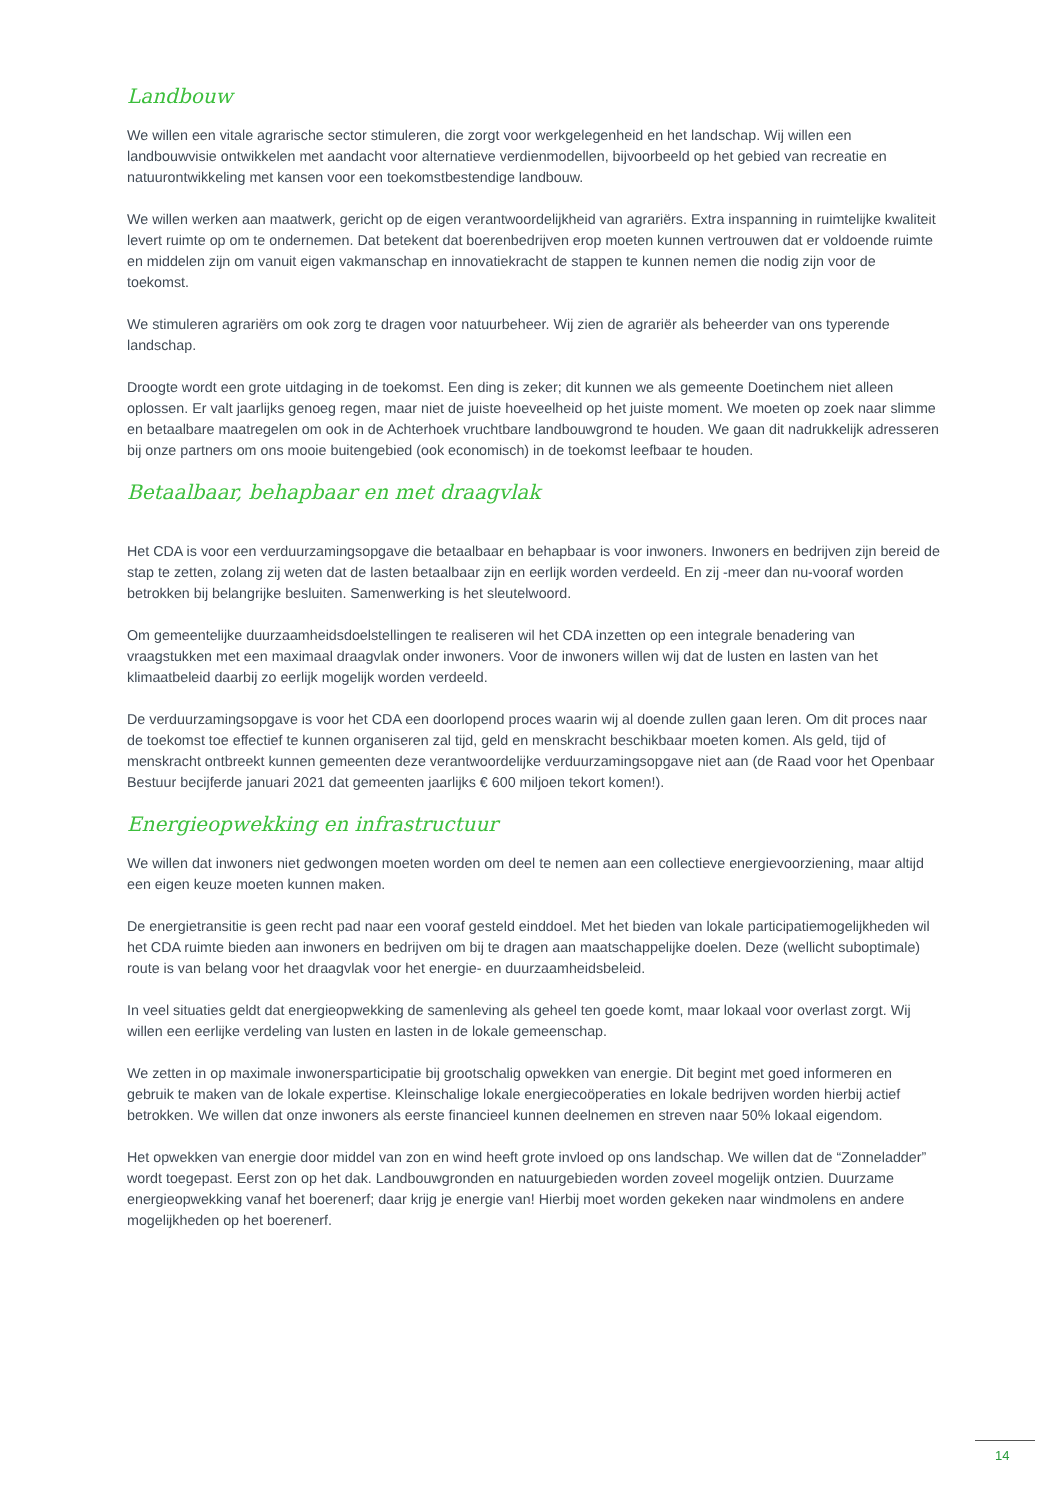Landbouw
We willen een vitale agrarische sector stimuleren, die zorgt voor werkgelegenheid en het landschap. Wij willen een landbouwvisie ontwikkelen met aandacht voor alternatieve verdienmodellen, bijvoorbeeld op het gebied van recreatie en natuurontwikkeling met kansen voor een toekomstbestendige landbouw.
We willen werken aan maatwerk, gericht op de eigen verantwoordelijkheid van agrariërs. Extra inspanning in ruimtelijke kwaliteit levert ruimte op om te ondernemen. Dat betekent dat boerenbedrijven erop moeten kunnen vertrouwen dat er voldoende ruimte en middelen zijn om vanuit eigen vakmanschap en innovatiekracht de stappen te kunnen nemen die nodig zijn voor de toekomst.
We stimuleren agrariërs om ook zorg te dragen voor natuurbeheer. Wij zien de agrariër als beheerder van ons typerende landschap.
Droogte wordt een grote uitdaging in de toekomst. Een ding is zeker; dit kunnen we als gemeente Doetinchem niet alleen oplossen. Er valt jaarlijks genoeg regen, maar niet de juiste hoeveelheid op het juiste moment. We moeten op zoek naar slimme en betaalbare maatregelen om ook in de Achterhoek vruchtbare landbouwgrond te houden. We gaan dit nadrukkelijk adresseren bij onze partners om ons mooie buitengebied (ook economisch) in de toekomst leefbaar te houden.
Betaalbaar, behapbaar en met draagvlak
Het CDA is voor een verduurzamingsopgave die betaalbaar en behapbaar is voor inwoners. Inwoners en bedrijven zijn bereid de stap te zetten, zolang zij weten dat de lasten betaalbaar zijn en eerlijk worden verdeeld. En zij -meer dan nu-vooraf worden betrokken bij belangrijke besluiten. Samenwerking is het sleutelwoord.
Om gemeentelijke duurzaamheidsdoelstellingen te realiseren wil het CDA inzetten op een integrale benadering van vraagstukken met een maximaal draagvlak onder inwoners. Voor de inwoners willen wij dat de lusten en lasten van het klimaatbeleid daarbij zo eerlijk mogelijk worden verdeeld.
De verduurzamingsopgave is voor het CDA een doorlopend proces waarin wij al doende zullen gaan leren. Om dit proces naar de toekomst toe effectief te kunnen organiseren zal tijd, geld en menskracht beschikbaar moeten komen. Als geld, tijd of menskracht ontbreekt kunnen gemeenten deze verantwoordelijke verduurzamingsopgave niet aan (de Raad voor het Openbaar Bestuur becijferde januari 2021 dat gemeenten jaarlijks € 600 miljoen tekort komen!).
Energieopwekking en infrastructuur
We willen dat inwoners niet gedwongen moeten worden om deel te nemen aan een collectieve energievoorziening, maar altijd een eigen keuze moeten kunnen maken.
De energietransitie is geen recht pad naar een vooraf gesteld einddoel. Met het bieden van lokale participatiemogelijkheden wil het CDA ruimte bieden aan inwoners en bedrijven om bij te dragen aan maatschappelijke doelen. Deze (wellicht suboptimale) route is van belang voor het draagvlak voor het energie- en duurzaamheidsbeleid.
In veel situaties geldt dat energieopwekking de samenleving als geheel ten goede komt, maar lokaal voor overlast zorgt. Wij willen een eerlijke verdeling van lusten en lasten in de lokale gemeenschap.
We zetten in op maximale inwonersparticipatie bij grootschalig opwekken van energie. Dit begint met goed informeren en gebruik te maken van de lokale expertise. Kleinschalige lokale energiecoöperaties en lokale bedrijven worden hierbij actief betrokken. We willen dat onze inwoners als eerste financieel kunnen deelnemen en streven naar 50% lokaal eigendom.
Het opwekken van energie door middel van zon en wind heeft grote invloed op ons landschap. We willen dat de “Zonneladder” wordt toegepast. Eerst zon op het dak. Landbouwgronden en natuurgebieden worden zoveel mogelijk ontzien. Duurzame energieopwekking vanaf het boerenerf; daar krijg je energie van! Hierbij moet worden gekeken naar windmolens en andere mogelijkheden op het boerenerf.
14